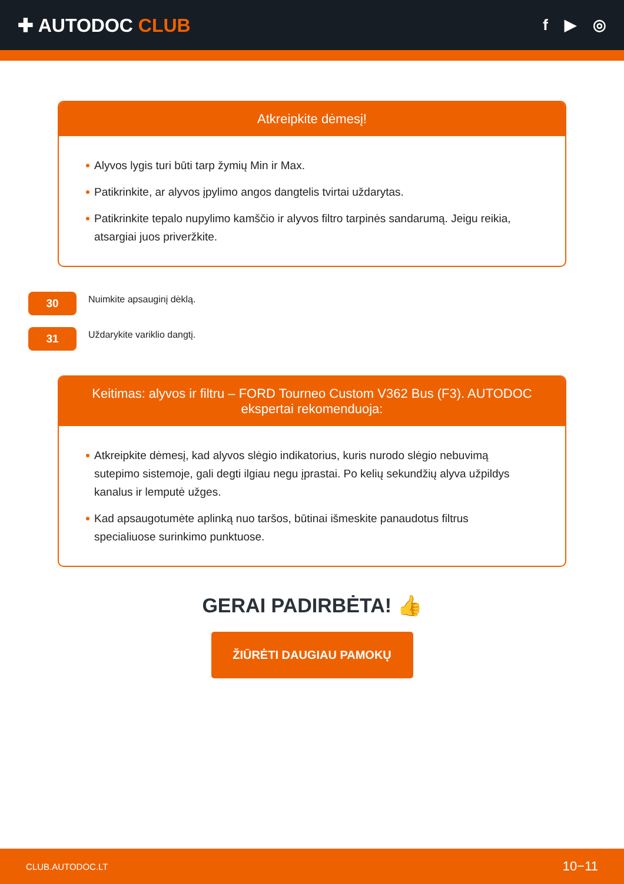✚ AUTODOC CLUB
f ▶ ◎
Atkreipkite dėmesį!
Alyvos lygis turi būti tarp žymių Min ir Max.
Patikrinkite, ar alyvos įpylimo angos dangtelis tvirtai uždarytas.
Patikrinkite tepalo nupylimo kamščio ir alyvos filtro tarpinės sandarumą. Jeigu reikia, atsargiai juos priveržkite.
30
Nuimkite apsauginį dėklą.
31
Uždarykite variklio dangtį.
Keitimas: alyvos ir filtru – FORD Tourneo Custom V362 Bus (F3). AUTODOC ekspertai rekomenduoja:
Atkreipkite dėmesį, kad alyvos slėgio indikatorius, kuris nurodo slėgio nebuvimą sutepimo sistemoje, gali degti ilgiau negu įprastai. Po kelių sekundžių alyva užpildys kanalus ir lemputė užges.
Kad apsaugotumėte aplinką nuo taršos, būtinai išmeskite panaudotus filtrus specialiuose surinkimo punktuose.
GERAI PADIRBĖTA! 👍
ŽIŪRĖTI DAUGIAU PAMOKŲ
CLUB.AUTODOC.LT 10−11